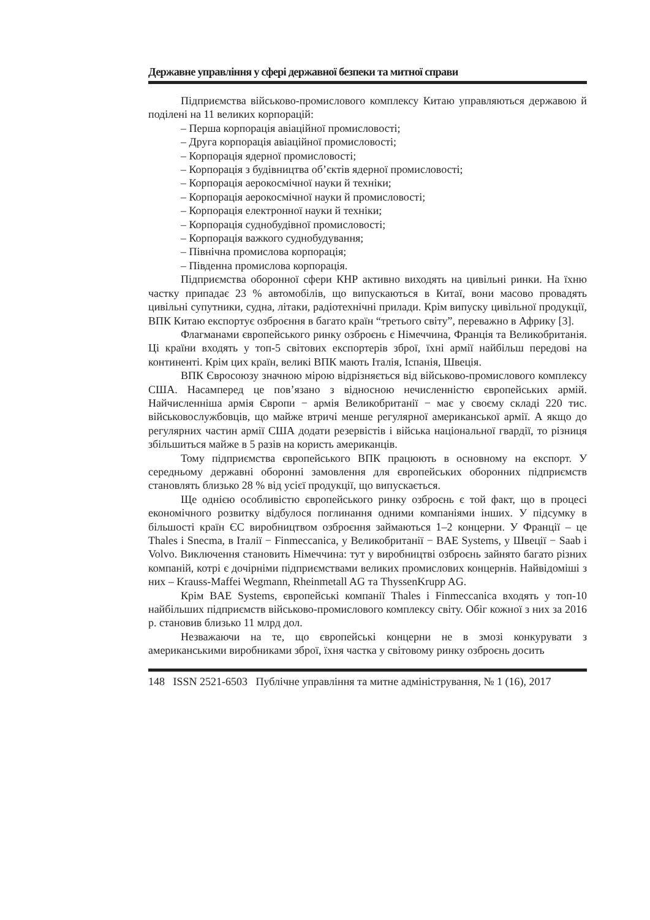Державне управління у сфері державної безпеки та митної справи
Підприємства військово-промислового комплексу Китаю управляються державою й поділені на 11 великих корпорацій:
– Перша корпорація авіаційної промисловості;
– Друга корпорація авіаційної промисловості;
– Корпорація ядерної промисловості;
– Корпорація з будівництва об’єктів ядерної промисловості;
– Корпорація аерокосмічної науки й техніки;
– Корпорація аерокосмічної науки й промисловості;
– Корпорація електронної науки й техніки;
– Корпорація суднобудівної промисловості;
– Корпорація важкого суднобудування;
– Північна промислова корпорація;
– Південна промислова корпорація.
Підприємства оборонної сфери КНР активно виходять на цивільні ринки. На їхню частку припадає 23 % автомобілів, що випускаються в Китаї, вони масово провадять цивільні супутники, судна, літаки, радіотехнічні прилади. Крім випуску цивільної продукції, ВПК Китаю експортує озброєння в багато країн “третього світу”, переважно в Африку [3].
Флагманами європейського ринку озброєнь є Німеччина, Франція та Великобританія. Ці країни входять у топ-5 світових експортерів зброї, їхні армії найбільш передові на континенті. Крім цих країн, великі ВПК мають Італія, Іспанія, Швеція.
ВПК Євросоюзу значною мірою відрізняється від військово-промислового комплексу США. Насамперед це пов’язано з відносною нечисленністю європейських армій. Найчисленніша армія Європи − армія Великобританії − має у своєму складі 220 тис. військовослужбовців, що майже втричі менше регулярної американської армії. А якщо до регулярних частин армії США додати резервістів і війська національної гвардії, то різниця збільшиться майже в 5 разів на користь американців.
Тому підприємства європейського ВПК працюють в основному на експорт. У середньому державні оборонні замовлення для європейських оборонних підприємств становлять близько 28 % від усієї продукції, що випускається.
Ще однією особливістю європейського ринку озброєнь є той факт, що в процесі економічного розвитку відбулося поглинання одними компаніями інших. У підсумку в більшості країн ЄС виробництвом озброєння займаються 1–2 концерни. У Франції – це Thales і Snecma, в Італії − Finmeccanica, у Великобританії − BAE Systems, у Швеції − Saab і Volvo. Виключення становить Німеччина: тут у виробництві озброєнь зайнято багато різних компаній, котрі є дочірніми підприємствами великих промислових концернів. Найвідоміші з них – Krauss-Maffei Wegmann, Rheinmetall AG та ThyssenKrupp AG.
Крім BAE Systems, європейські компанії Thales і Finmeccanica входять у топ-10 найбільших підприємств військово-промислового комплексу світу. Обіг кожної з них за 2016 р. становив близько 11 млрд дол.
Незважаючи на те, що європейські концерни не в змозі конкурувати з американськими виробниками зброї, їхня частка у світовому ринку озброєнь досить
148 ISSN 2521-6503 Публічне управління та митне адміністрування, № 1 (16), 2017